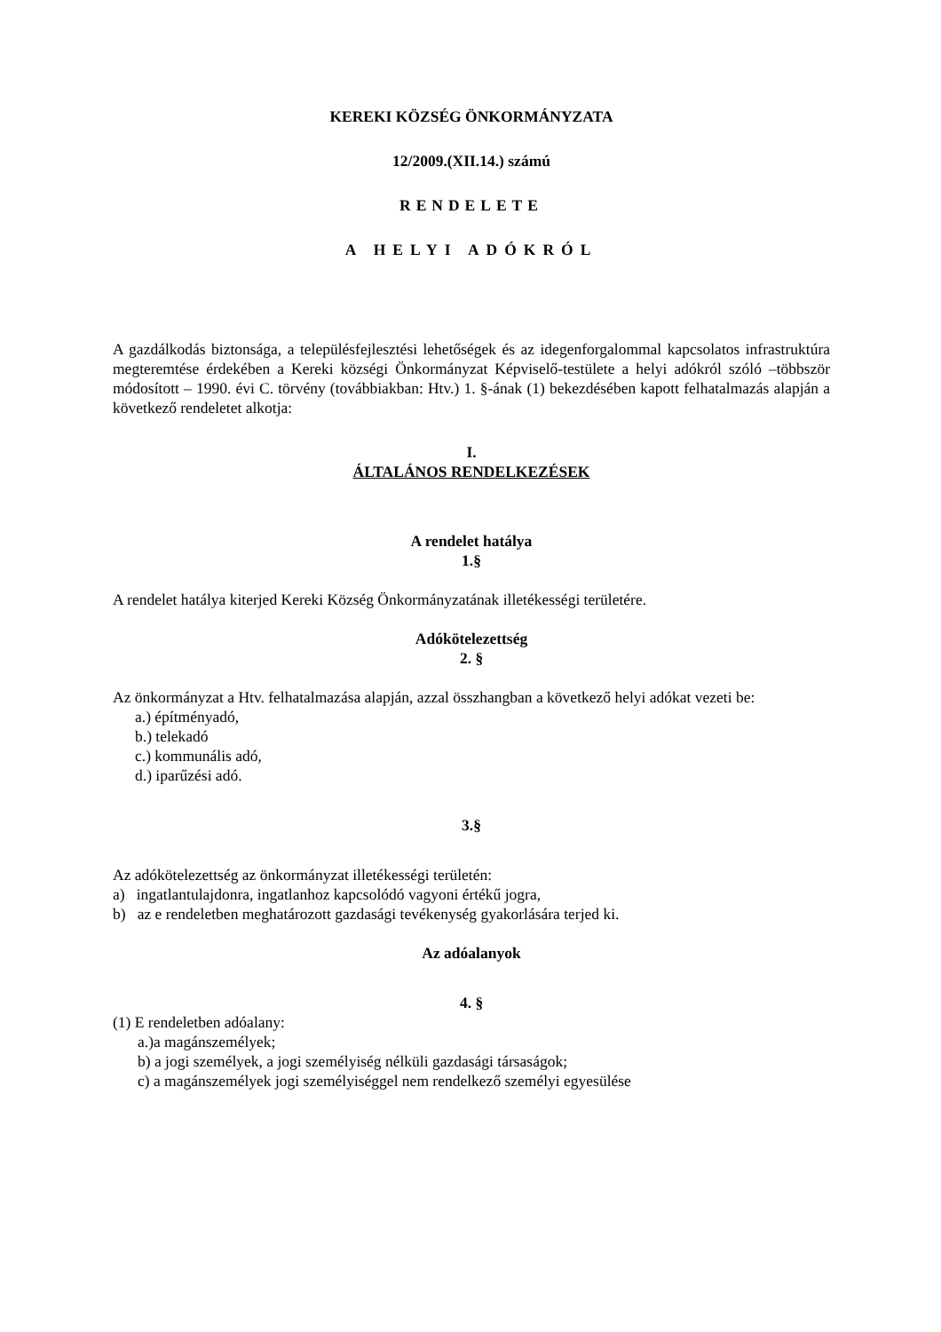KEREKI KÖZSÉG ÖNKORMÁNYZATA
12/2009.(XII.14.) számú
RENDELETE
A HELYI ADÓKRÓL
A gazdálkodás biztonsága, a településfejlesztési lehetőségek és az idegenforgalommal kapcsolatos infrastruktúra megteremtése érdekében a Kereki községi Önkormányzat Képviselő-testülete a helyi adókról szóló –többször módosított – 1990. évi C. törvény (továbbiakban: Htv.) 1. §-ának (1) bekezdésében kapott felhatalmazás alapján a következő rendeletet alkotja:
I.
ÁLTALÁNOS RENDELKEZÉSEK
A rendelet hatálya
1.§
A rendelet hatálya kiterjed Kereki Község Önkormányzatának illetékességi területére.
Adókötelezettség
2. §
Az önkormányzat a Htv. felhatalmazása alapján, azzal összhangban a következő helyi adókat vezeti be:
a.) építményadó,
b.) telekadó
c.) kommunális adó,
d.) iparűzési adó.
3.§
Az adókötelezettség az önkormányzat illetékességi területén:
a) ingatlantulajdonra, ingatlanhoz kapcsolódó vagyoni értékű jogra,
b) az e rendeletben meghatározott gazdasági tevékenység gyakorlására terjed ki.
Az adóalanyok
4. §
(1) E rendeletben adóalany:
a.)a magánszemélyek;
b) a jogi személyek, a jogi személyiség nélküli gazdasági társaságok;
c) a magánszemélyek jogi személyiséggel nem rendelkező személyi egyesülése